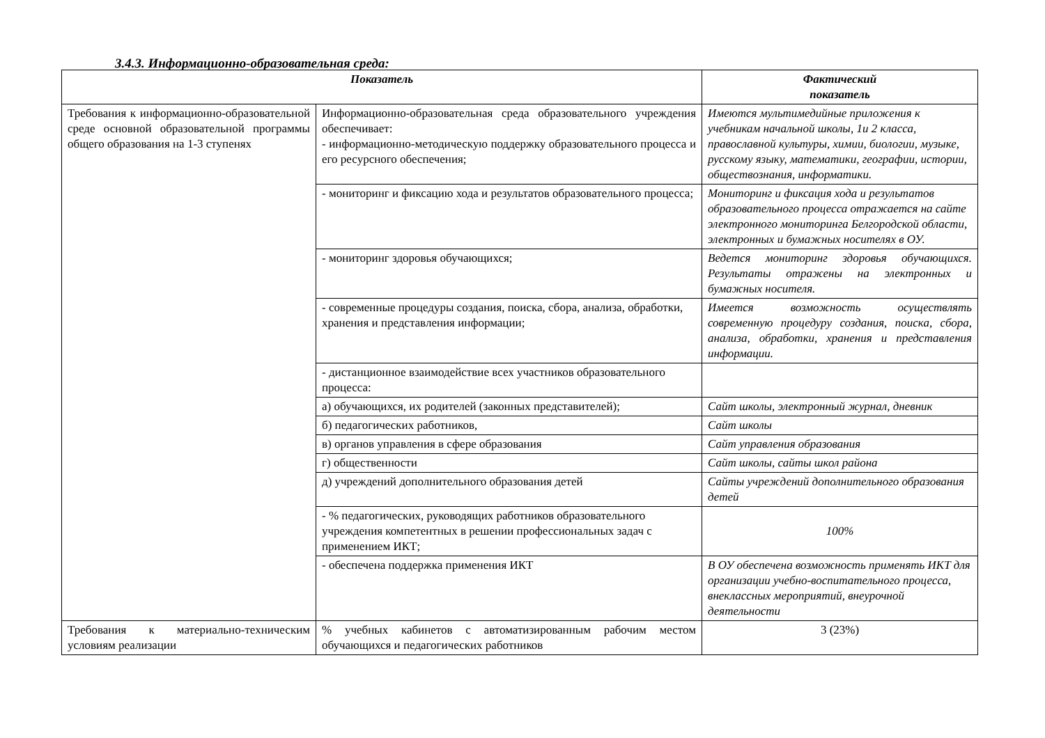3.4.3. Информационно-образовательная среда:
| Показатель | | Фактический показатель |
| --- | --- | --- |
| Требования к информационно-образовательной среде основной образовательной программы общего образования на 1-3 ступенях | Информационно-образовательная среда образовательного учреждения обеспечивает: - информационно-методическую поддержку образовательного процесса и его ресурсного обеспечения; | Имеются мультимедийные приложения к учебникам начальной школы, 1и 2 класса, православной культуры, химии, биологии, музыке, русскому языку, математики, географии, истории, обществознания, информатики. |
| | - мониторинг и фиксацию хода и результатов образовательного процесса; | Мониторинг и фиксация хода и результатов образовательного процесса отражается на сайте электронного мониторинга Белгородской области, электронных и бумажных носителях в ОУ. |
| | - мониторинг здоровья обучающихся; | Ведется мониторинг здоровья обучающихся. Результаты отражены на электронных и бумажных носителя. |
| | - современные процедуры создания, поиска, сбора, анализа, обработки, хранения и представления информации; | Имеется возможность осуществлять современную процедуру создания, поиска, сбора, анализа, обработки, хранения и представления информации. |
| | - дистанционное взаимодействие всех участников образовательного процесса: | |
| | а) обучающихся, их родителей (законных представителей); | Сайт школы, электронный журнал, дневник |
| | б) педагогических работников, | Сайт школы |
| | в) органов управления в сфере образования | Сайт управления образования |
| | г) общественности | Сайт школы, сайты школ района |
| | д) учреждений дополнительного образования детей | Сайты учреждений дополнительного образования детей |
| | - % педагогических, руководящих работников образовательного учреждения компетентных в решении профессиональных задач с применением ИКТ; | 100% |
| | - обеспечена поддержка применения ИКТ | В ОУ обеспечена возможность применять ИКТ для организации учебно-воспитательного процесса, внеклассных мероприятий, внеурочной деятельности |
| Требования к материально-техническим условиям реализации | % учебных кабинетов с автоматизированным рабочим местом обучающихся и педагогических работников | 3 (23%) |